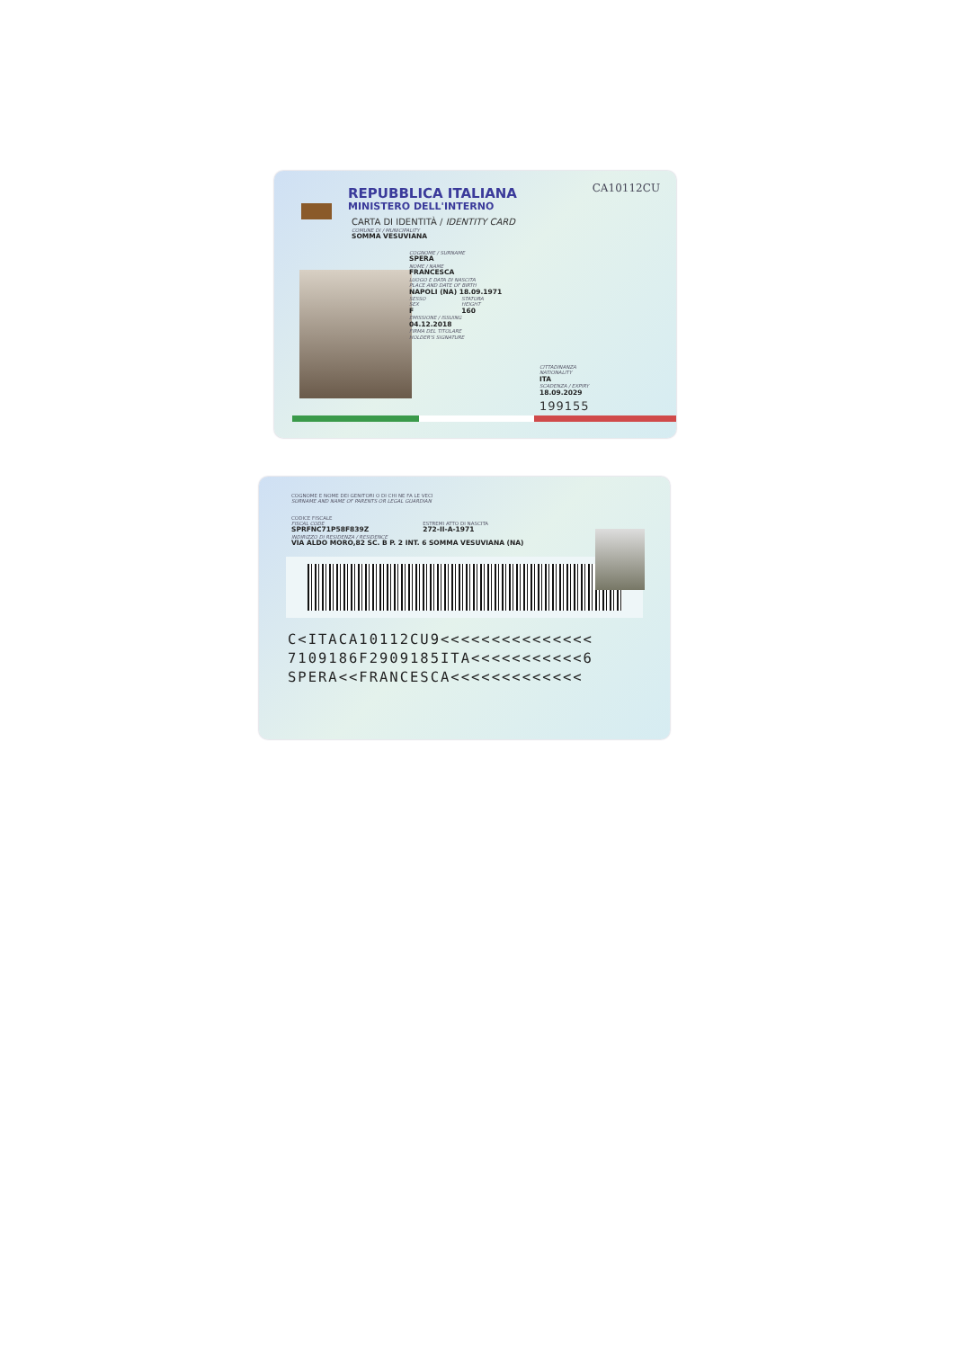CA10112CU
REPUBBLICA ITALIANA
MINISTERO DELL'INTERNO
CARTA DI IDENTITÀ / IDENTITY CARD
COMUNE DI / MUNICIPALITY
SOMMA VESUVIANA
COGNOME / SURNAME
SPERA
NOME / NAME
FRANCESCA
LUOGO E DATA DI NASCITA
PLACE AND DATE OF BIRTH
NAPOLI (NA) 18.09.1971
SESSO
SEX
F
STATURA
HEIGHT
160
EMISSIONE / ISSUING
04.12.2018
FIRMA DEL TITOLARE
HOLDER'S SIGNATURE
CITTADINANZA
NATIONALITY
ITA
SCADENZA / EXPIRY
18.09.2029
199155
COGNOME E NOME DEI GENITORI O DI CHI NE FA LE VECI
SURNAME AND NAME OF PARENTS OR LEGAL GUARDIAN
CODICE FISCALE
FISCAL CODE
SPRFNC71P58F839Z
ESTREMI ATTO DI NASCITA
272-II-A-1971
INDIRIZZO DI RESIDENZA / RESIDENCE
VIA ALDO MORO,82 SC. B P. 2 INT. 6 SOMMA VESUVIANA (NA)
C<ITACA10112CU9<<<<<<<<<<<<<<<
7109186F2909185ITA<<<<<<<<<<<6
SPERA<<FRANCESCA<<<<<<<<<<<<<